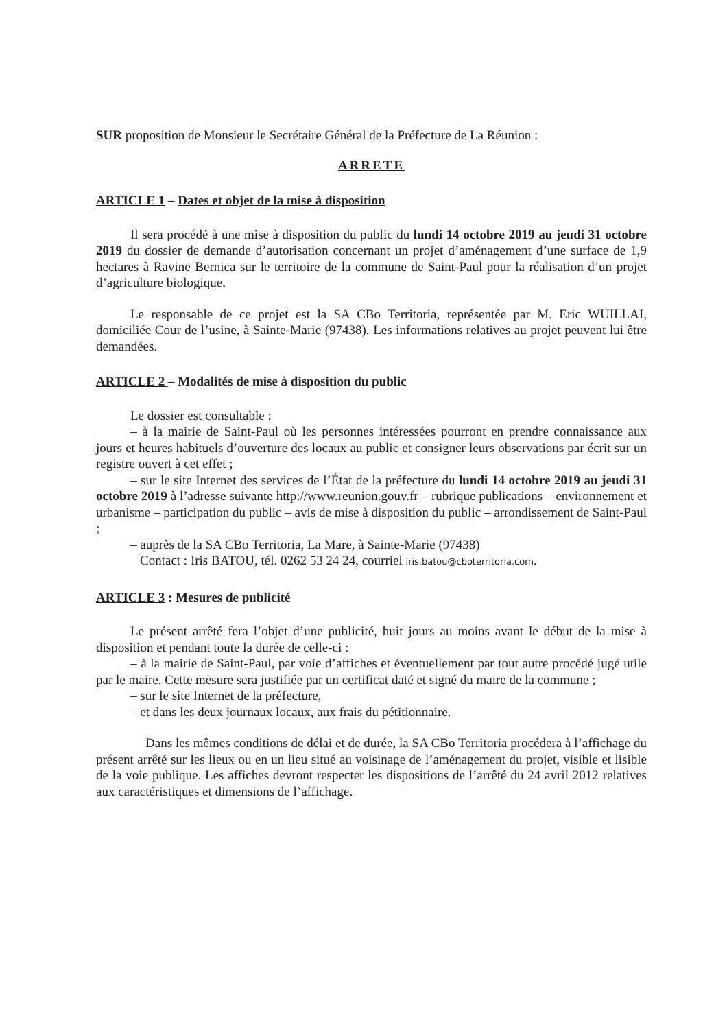SUR proposition de Monsieur le Secrétaire Général de la Préfecture de La Réunion :
ARRETE
ARTICLE 1 – Dates et objet de la mise à disposition
Il sera procédé à une mise à disposition du public du lundi 14 octobre 2019 au jeudi 31 octobre 2019 du dossier de demande d’autorisation concernant un projet d’aménagement d’une surface de 1,9 hectares à Ravine Bernica sur le territoire de la commune de Saint-Paul pour la réalisation d’un projet d’agriculture biologique.
Le responsable de ce projet est la SA CBo Territoria, représentée par M. Eric WUILLAI, domiciliée Cour de l’usine, à Sainte-Marie (97438). Les informations relatives au projet peuvent lui être demandées.
ARTICLE 2 – Modalités de mise à disposition du public
Le dossier est consultable :
– à la mairie de Saint-Paul où les personnes intéressées pourront en prendre connaissance aux jours et heures habituels d’ouverture des locaux au public et consigner leurs observations par écrit sur un registre ouvert à cet effet ;
– sur le site Internet des services de l’État de la préfecture du lundi 14 octobre 2019 au jeudi 31 octobre 2019 à l’adresse suivante http://www.reunion.gouv.fr – rubrique publications – environnement et urbanisme – participation du public – avis de mise à disposition du public – arrondissement de Saint-Paul ;
– auprès de la SA CBo Territoria, La Mare, à Sainte-Marie (97438)
Contact : Iris BATOU, tél. 0262 53 24 24, courriel iris.batou@cboterritoria.com.
ARTICLE 3 : Mesures de publicité
Le présent arrêté fera l’objet d’une publicité, huit jours au moins avant le début de la mise à disposition et pendant toute la durée de celle-ci :
– à la mairie de Saint-Paul, par voie d’affiches et éventuellement par tout autre procédé jugé utile par le maire. Cette mesure sera justifiée par un certificat daté et signé du maire de la commune ;
– sur le site Internet de la préfecture,
– et dans les deux journaux locaux, aux frais du pétitionnaire.
Dans les mêmes conditions de délai et de durée, la SA CBo Territoria procédera à l’affichage du présent arrêté sur les lieux ou en un lieu situé au voisinage de l’aménagement du projet, visible et lisible de la voie publique. Les affiches devront respecter les dispositions de l’arrêté du 24 avril 2012 relatives aux caractéristiques et dimensions de l’affichage.